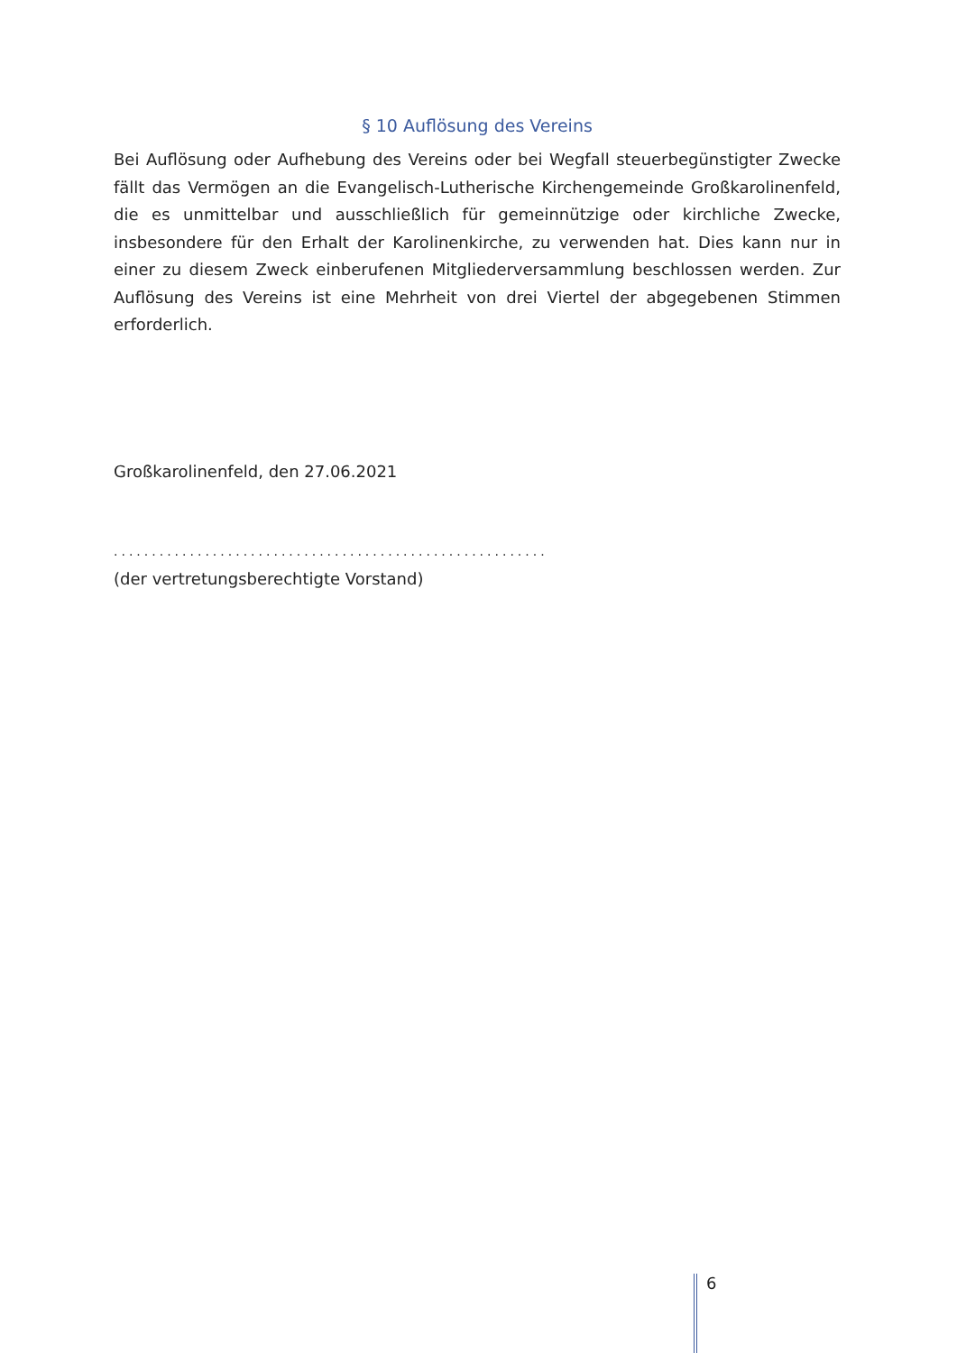§ 10 Auflösung des Vereins
Bei Auflösung oder Aufhebung des Vereins oder bei Wegfall steuerbegünstigter Zwecke fällt das Vermögen an die Evangelisch-Lutherische Kirchengemeinde Großkarolinenfeld, die es unmittelbar und ausschließlich für gemeinnützige oder kirchliche Zwecke, insbesondere für den Erhalt der Karolinenkirche, zu verwenden hat. Dies kann nur in einer zu diesem Zweck einberufenen Mitgliederversammlung beschlossen werden. Zur Auflösung des Vereins ist eine Mehrheit von drei Viertel der abgegebenen Stimmen erforderlich.
Großkarolinenfeld, den 27.06.2021
.........................................................
(der vertretungsberechtigte Vorstand)
6